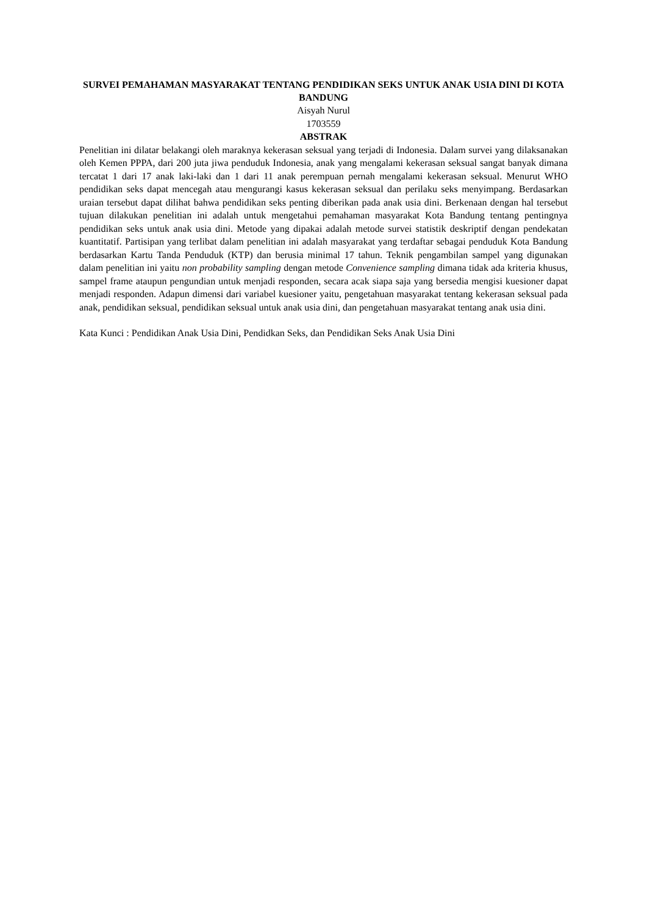SURVEI PEMAHAMAN MASYARAKAT TENTANG PENDIDIKAN SEKS UNTUK ANAK USIA DINI DI KOTA BANDUNG
Aisyah Nurul
1703559
ABSTRAK
Penelitian ini dilatar belakangi oleh maraknya kekerasan seksual yang terjadi di Indonesia. Dalam survei yang dilaksanakan oleh Kemen PPPA, dari 200 juta jiwa penduduk Indonesia, anak yang mengalami kekerasan seksual sangat banyak dimana tercatat 1 dari 17 anak laki-laki dan 1 dari 11 anak perempuan pernah mengalami kekerasan seksual. Menurut WHO pendidikan seks dapat mencegah atau mengurangi kasus kekerasan seksual dan perilaku seks menyimpang. Berdasarkan uraian tersebut dapat dilihat bahwa pendidikan seks penting diberikan pada anak usia dini. Berkenaan dengan hal tersebut tujuan dilakukan penelitian ini adalah untuk mengetahui pemahaman masyarakat Kota Bandung tentang pentingnya pendidikan seks untuk anak usia dini. Metode yang dipakai adalah metode survei statistik deskriptif dengan pendekatan kuantitatif. Partisipan yang terlibat dalam penelitian ini adalah masyarakat yang terdaftar sebagai penduduk Kota Bandung berdasarkan Kartu Tanda Penduduk (KTP) dan berusia minimal 17 tahun. Teknik pengambilan sampel yang digunakan dalam penelitian ini yaitu non probability sampling dengan metode Convenience sampling dimana tidak ada kriteria khusus, sampel frame ataupun pengundian untuk menjadi responden, secara acak siapa saja yang bersedia mengisi kuesioner dapat menjadi responden. Adapun dimensi dari variabel kuesioner yaitu, pengetahuan masyarakat tentang kekerasan seksual pada anak, pendidikan seksual, pendidikan seksual untuk anak usia dini, dan pengetahuan masyarakat tentang anak usia dini.
Kata Kunci : Pendidikan Anak Usia Dini, Pendidkan Seks, dan Pendidikan Seks Anak Usia Dini